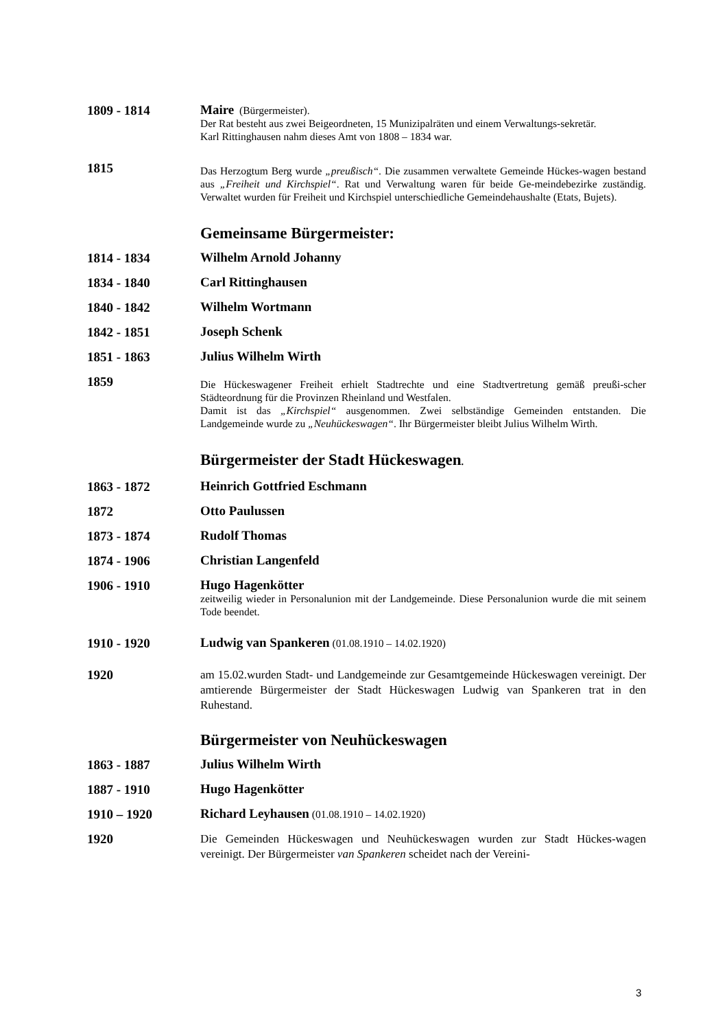1809 - 1814
Maire (Bürgermeister).
Der Rat besteht aus zwei Beigeordneten, 15 Munizipalräten und einem Verwaltungs-sekretär.
Karl Rittinghausen nahm dieses Amt von 1808 – 1834 war.
1815
Das Herzogtum Berg wurde „preußisch“. Die zusammen verwaltete Gemeinde Hückes-wagen bestand aus „Freiheit und Kirchspiel“. Rat und Verwaltung waren für beide Ge-meindebezirke zuständig. Verwaltet wurden für Freiheit und Kirchspiel unterschiedliche Gemeindehaushalte (Etats, Bujets).
Gemeinsame Bürgermeister:
1814 - 1834
Wilhelm Arnold Johanny
1834 - 1840
Carl Rittinghausen
1840 - 1842
Wilhelm Wortmann
1842 - 1851
Joseph Schenk
1851 - 1863
Julius Wilhelm Wirth
1859
Die Hückeswagener Freiheit erhielt Stadtrechte und eine Stadtvertretung gemäß preußi-scher Städteordnung für die Provinzen Rheinland und Westfalen.
Damit ist das „Kirchspiel“ ausgenommen. Zwei selbständige Gemeinden entstanden. Die Landgemeinde wurde zu „Neuhückeswagen“. Ihr Bürgermeister bleibt Julius Wilhelm Wirth.
Bürgermeister der Stadt Hückeswagen.
1863 - 1872
Heinrich Gottfried Eschmann
1872
Otto Paulussen
1873 - 1874
Rudolf Thomas
1874 - 1906
Christian Langenfeld
1906 - 1910
Hugo Hagenkötter
zeitweilig wieder in Personalunion mit der Landgemeinde. Diese Personalunion wurde die mit seinem Tode beendet.
1910 - 1920
Ludwig van Spankeren (01.08.1910 – 14.02.1920)
1920
am 15.02.wurden Stadt- und Landgemeinde zur Gesamtgemeinde Hückeswagen vereinigt. Der amtierende Bürgermeister der Stadt Hückeswagen Ludwig van Spankeren trat in den Ruhestand.
Bürgermeister von Neuhückeswagen
1863 - 1887
Julius Wilhelm Wirth
1887 - 1910
Hugo Hagenkötter
1910 – 1920
Richard Leyhausen (01.08.1910 – 14.02.1920)
1920
Die Gemeinden Hückeswagen und Neuhückeswagen wurden zur Stadt Hückes-wagen vereinigt. Der Bürgermeister van Spankeren scheidet nach der Vereini-
3